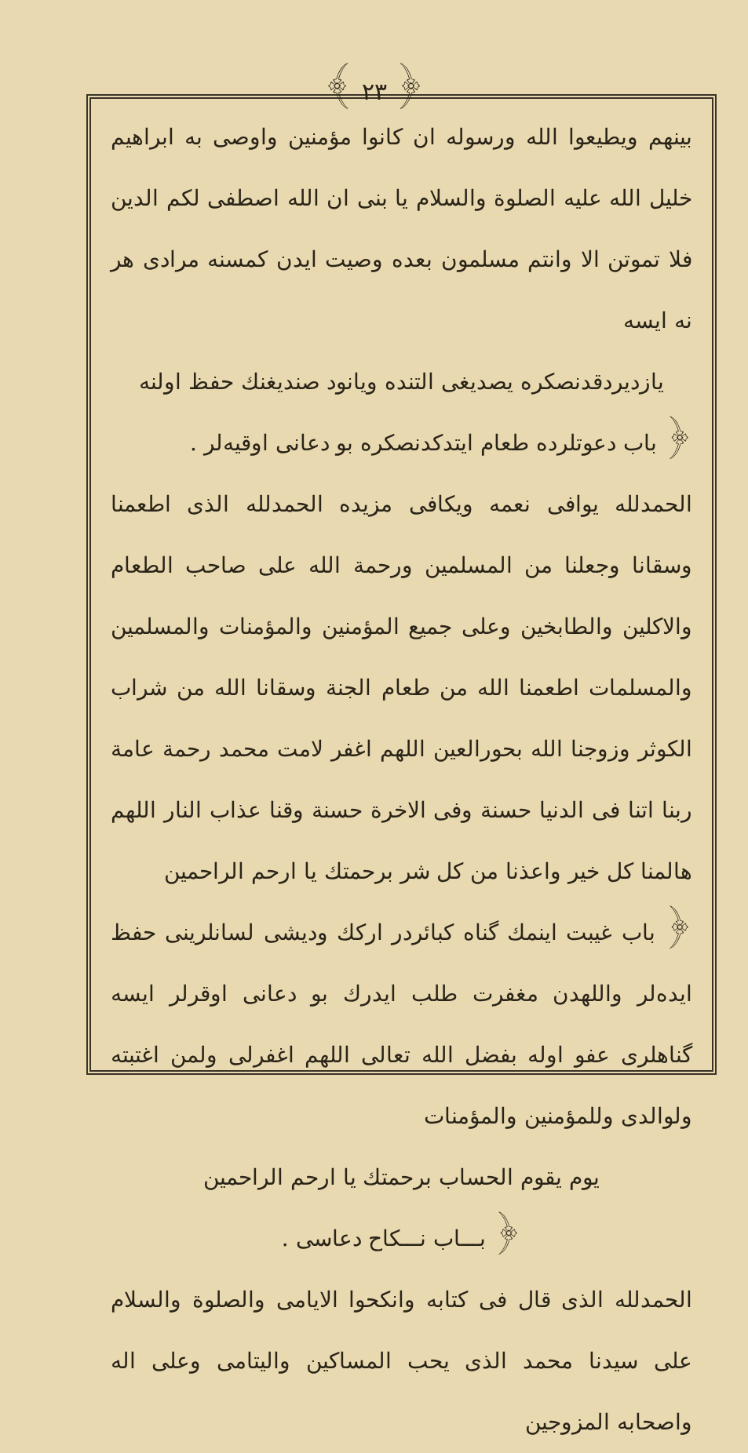﴾ ٢٣ ﴿
بينهم ويطيعوا الله ورسوله ان كانوا مؤمنين واوصى به ابراهيم خليل الله عليه الصلوة والسلام يا بنى ان الله اصطفى لكم الدين فلا تموتن الا وانتم مسلمون بعده وصيت ايدن كمسنه مرادى هر نه ايسه
يازديردقدنصكره يصديغى التنده ويانود صنديغنك حفظ اولنه
﴿ باب دعوتلرده طعام ايتدكدنصكره بو دعانى اوقيه‌لر .
الحمدلله يوافى نعمه ويكافى مزيده الحمدلله الذى اطعمنا وسقانا وجعلنا من المسلمين ورحمة الله على صاحب الطعام والاكلين والطابخين وعلى جميع المؤمنين والمؤمنات والمسلمين والمسلمات اطعمنا الله من طعام الجنة وسقانا الله من شراب الكوثر وزوجنا الله بحورالعين اللهم اغفر لامت محمد رحمة عامة ربنا اتنا فى الدنيا حسنة وفى الاخرة حسنة وقنا عذاب النار اللهم هالمنا كل خير واعذنا من كل شر برحمتك يا ارحم الراحمين
﴿ باب غيبت اينمك گناه كبائردر اركك وديشى لسانلرينى حفظ ايدەلر واللهدن مغفرت طلب ايدرك بو دعانى اوقرلر ايسه گناهلرى عفو اوله بفضل الله تعالى اللهم اغفرلى ولمن اغتبته ولوالدى وللمؤمنين والمؤمنات
يوم يقوم الحساب برحمتك يا ارحم الراحمين
﴿ بـــاب نـــكاح دعاسى .
الحمدلله الذى قال فى كتابه وانكحوا الايامى والصلوة والسلام على سيدنا محمد الذى يحب المساكين واليتامى وعلى اله واصحابه المزوجين